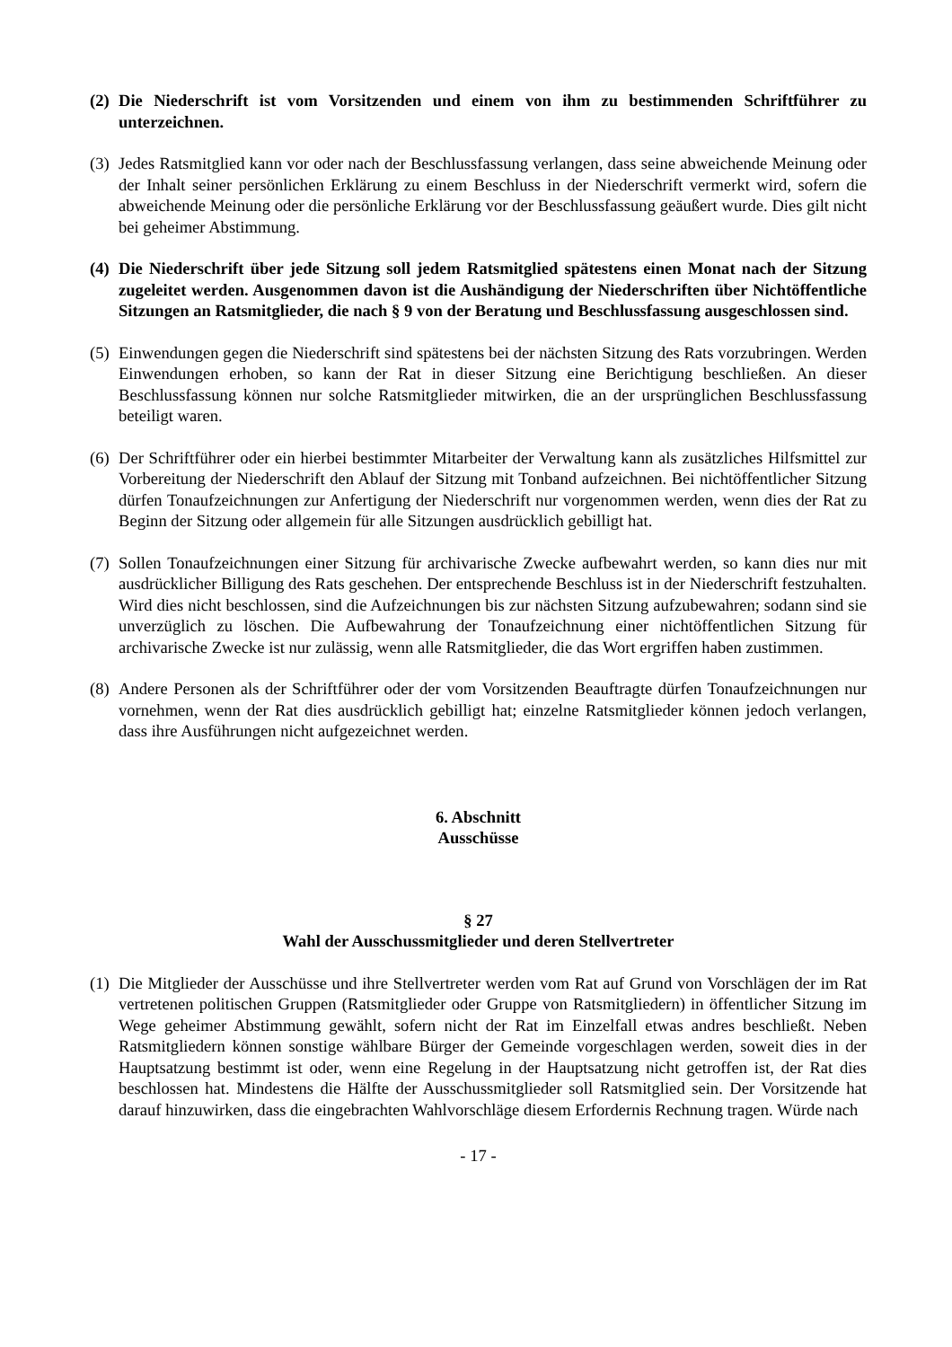(2) Die Niederschrift ist vom Vorsitzenden und einem von ihm zu bestimmenden Schriftführer zu unterzeichnen.
(3) Jedes Ratsmitglied kann vor oder nach der Beschlussfassung verlangen, dass seine abweichende Meinung oder der Inhalt seiner persönlichen Erklärung zu einem Beschluss in der Niederschrift vermerkt wird, sofern die abweichende Meinung oder die persönliche Erklärung vor der Beschlussfassung geäußert wurde. Dies gilt nicht bei geheimer Abstimmung.
(4) Die Niederschrift über jede Sitzung soll jedem Ratsmitglied spätestens einen Monat nach der Sitzung zugeleitet werden. Ausgenommen davon ist die Aushändigung der Niederschriften über Nichtöffentliche Sitzungen an Ratsmitglieder, die nach § 9 von der Beratung und Beschlussfassung ausgeschlossen sind.
(5) Einwendungen gegen die Niederschrift sind spätestens bei der nächsten Sitzung des Rats vorzubringen. Werden Einwendungen erhoben, so kann der Rat in dieser Sitzung eine Berichtigung beschließen. An dieser Beschlussfassung können nur solche Ratsmitglieder mitwirken, die an der ursprünglichen Beschlussfassung beteiligt waren.
(6) Der Schriftführer oder ein hierbei bestimmter Mitarbeiter der Verwaltung kann als zusätzliches Hilfsmittel zur Vorbereitung der Niederschrift den Ablauf der Sitzung mit Tonband aufzeichnen. Bei nichtöffentlicher Sitzung dürfen Tonaufzeichnungen zur Anfertigung der Niederschrift nur vorgenommen werden, wenn dies der Rat zu Beginn der Sitzung oder allgemein für alle Sitzungen ausdrücklich gebilligt hat.
(7) Sollen Tonaufzeichnungen einer Sitzung für archivarische Zwecke aufbewahrt werden, so kann dies nur mit ausdrücklicher Billigung des Rats geschehen. Der entsprechende Beschluss ist in der Niederschrift festzuhalten. Wird dies nicht beschlossen, sind die Aufzeichnungen bis zur nächsten Sitzung aufzubewahren; sodann sind sie unverzüglich zu löschen. Die Aufbewahrung der Tonaufzeichnung einer nichtöffentlichen Sitzung für archivarische Zwecke ist nur zulässig, wenn alle Ratsmitglieder, die das Wort ergriffen haben zustimmen.
(8) Andere Personen als der Schriftführer oder der vom Vorsitzenden Beauftragte dürfen Tonaufzeichnungen nur vornehmen, wenn der Rat dies ausdrücklich gebilligt hat; einzelne Ratsmitglieder können jedoch verlangen, dass ihre Ausführungen nicht aufgezeichnet werden.
6. Abschnitt
Ausschüsse
§ 27
Wahl der Ausschussmitglieder und deren Stellvertreter
(1) Die Mitglieder der Ausschüsse und ihre Stellvertreter werden vom Rat auf Grund von Vorschlägen der im Rat vertretenen politischen Gruppen (Ratsmitglieder oder Gruppe von Ratsmitgliedern) in öffentlicher Sitzung im Wege geheimer Abstimmung gewählt, sofern nicht der Rat im Einzelfall etwas andres beschließt. Neben Ratsmitgliedern können sonstige wählbare Bürger der Gemeinde vorgeschlagen werden, soweit dies in der Hauptsatzung bestimmt ist oder, wenn eine Regelung in der Hauptsatzung nicht getroffen ist, der Rat dies beschlossen hat. Mindestens die Hälfte der Ausschussmitglieder soll Ratsmitglied sein. Der Vorsitzende hat darauf hinzuwirken, dass die eingebrachten Wahlvorschläge diesem Erfordernis Rechnung tragen. Würde nach
- 17 -